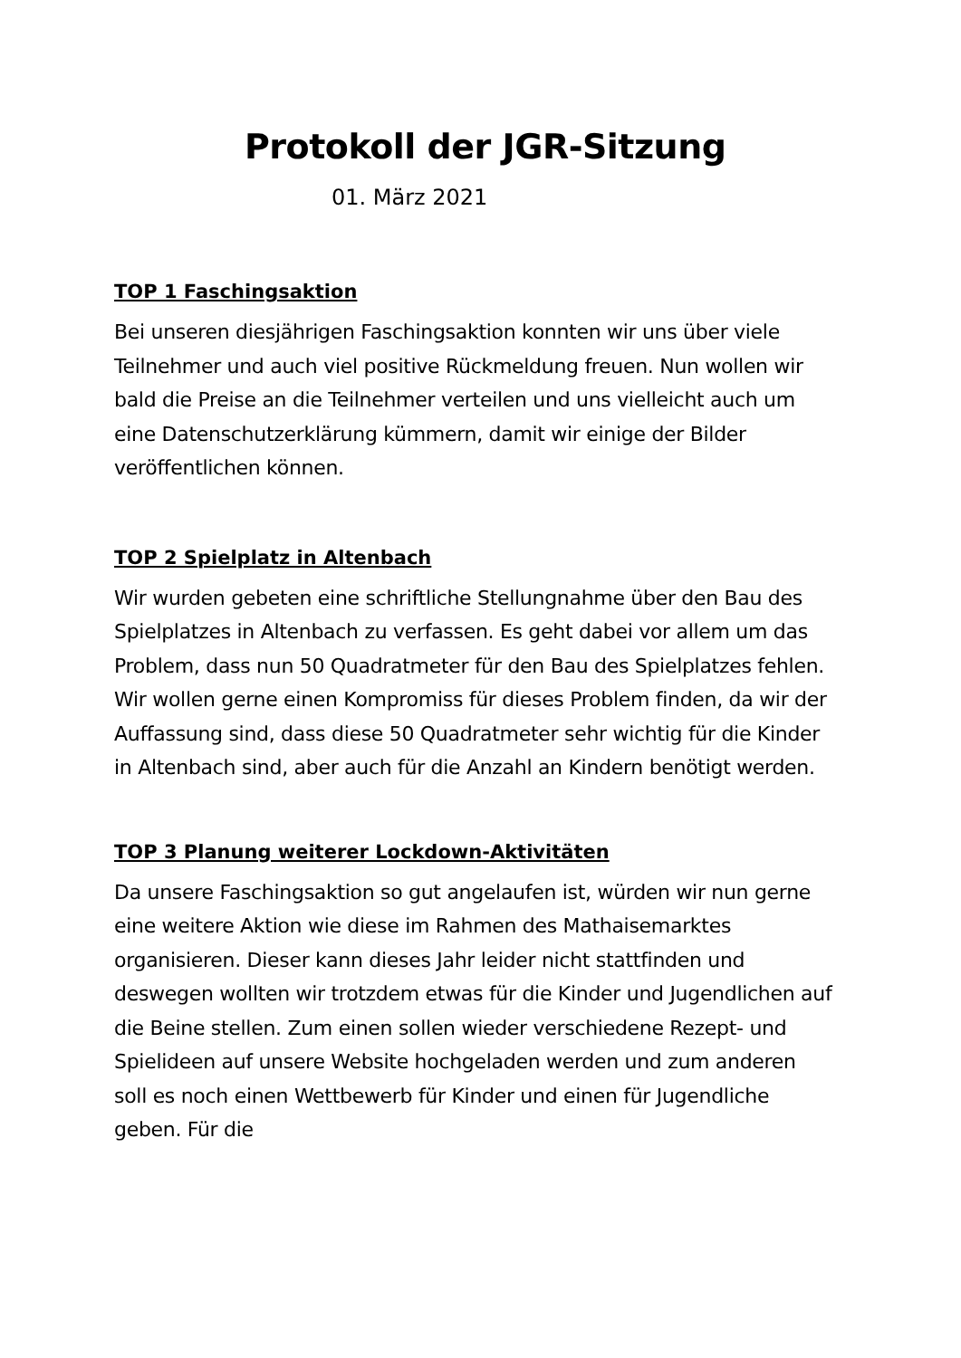Protokoll der JGR-Sitzung
01. März 2021
TOP 1 Faschingsaktion
Bei unseren diesjährigen Faschingsaktion konnten wir uns über viele Teilnehmer und auch viel positive Rückmeldung freuen. Nun wollen wir bald die Preise an die Teilnehmer verteilen und uns vielleicht auch um eine Datenschutzerklärung kümmern, damit wir einige der Bilder veröffentlichen können.
TOP 2 Spielplatz in Altenbach
Wir wurden gebeten eine schriftliche Stellungnahme über den Bau des Spielplatzes in Altenbach zu verfassen. Es geht dabei vor allem um das Problem, dass nun 50 Quadratmeter für den Bau des Spielplatzes fehlen. Wir wollen gerne einen Kompromiss für dieses Problem finden, da wir der Auffassung sind, dass diese 50 Quadratmeter sehr wichtig für die Kinder in Altenbach sind, aber auch für die Anzahl an Kindern benötigt werden.
TOP 3 Planung weiterer Lockdown-Aktivitäten
Da unsere Faschingsaktion so gut angelaufen ist, würden wir nun gerne eine weitere Aktion wie diese im Rahmen des Mathaisemarktes organisieren. Dieser kann dieses Jahr leider nicht stattfinden und deswegen wollten wir trotzdem etwas für die Kinder und Jugendlichen auf die Beine stellen. Zum einen sollen wieder verschiedene Rezept- und Spielideen auf unsere Website hochgeladen werden und zum anderen soll es noch einen Wettbewerb für Kinder und einen für Jugendliche geben. Für die